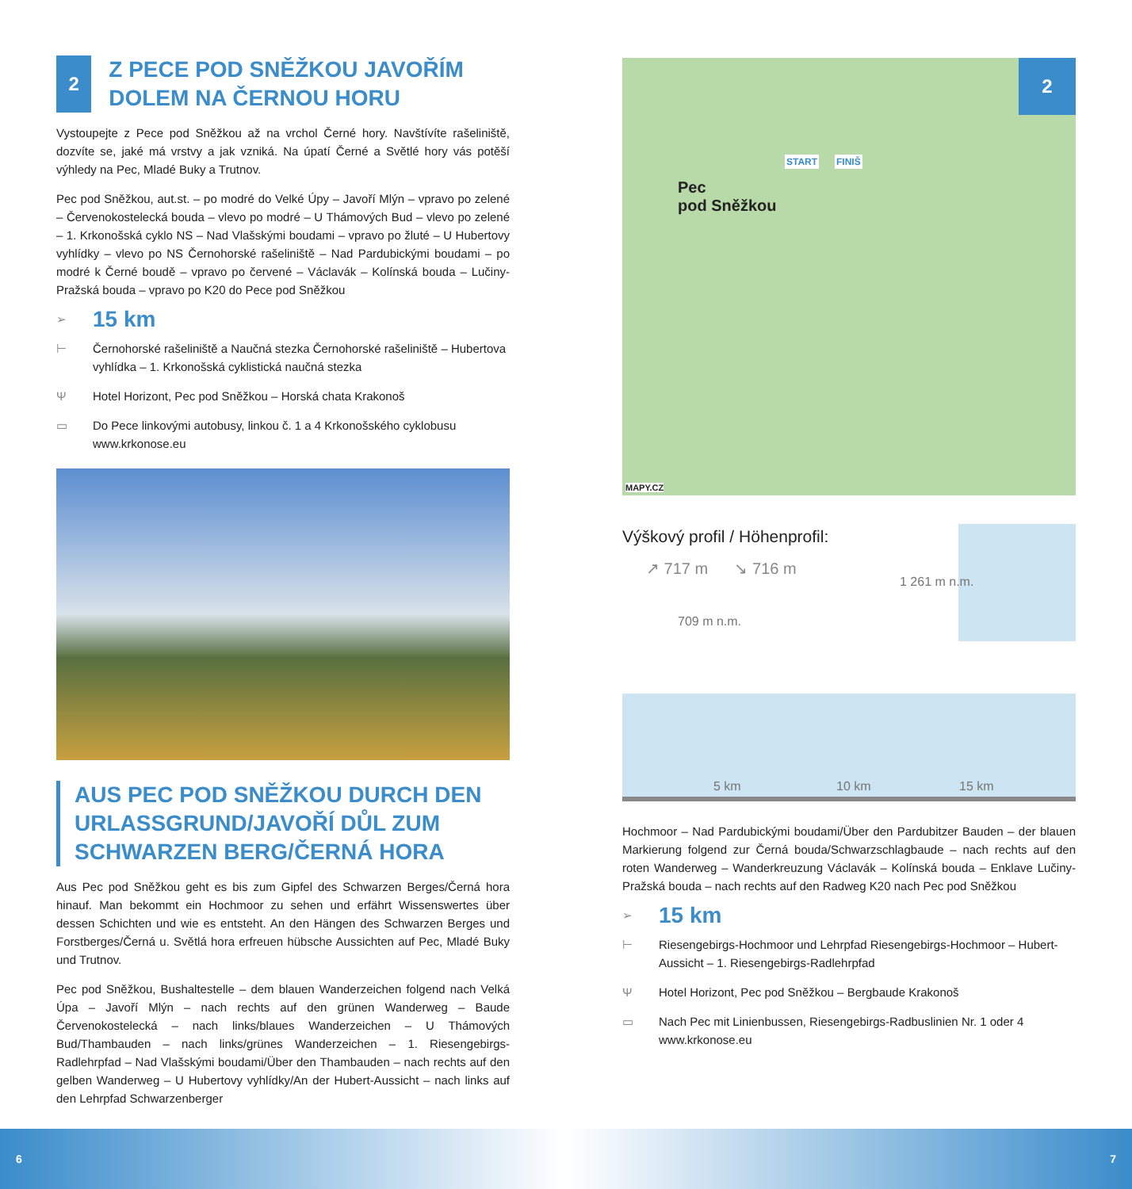2
Z PECE POD SNĚŽKOU JAVOŘÍM DOLEM NA ČERNOU HORU
Vystoupejte z Pece pod Sněžkou až na vrchol Černé hory. Navštívíte rašeliniště, dozvíte se, jaké má vrstvy a jak vzniká. Na úpatí Černé a Světlé hory vás potěší výhledy na Pec, Mladé Buky a Trutnov.
Pec pod Sněžkou, aut.st. – po modré do Velké Úpy – Javoří Mlýn – vpravo po zelené – Červenokostelecká bouda – vlevo po modré – U Thámových Bud – vlevo po zelené – 1. Krkonošská cyklo NS – Nad Vlašskými boudami – vpravo po žluté – U Hubertovy vyhlídky – vlevo po NS Černohorské rašeliniště – Nad Pardubickými boudami – po modré k Černé boudě – vpravo po červené – Václavák – Kolínská bouda – Lučiny-Pražská bouda – vpravo po K20 do Pece pod Sněžkou
➢ 15 km
⊢ Černohorské rašeliniště a Naučná stezka Černohorské rašeliniště – Hubertova vyhlídka – 1. Krkonošská cyklistická naučná stezka
Ψ Hotel Horizont, Pec pod Sněžkou – Horská chata Krakonoš
▭ Do Pece linkovými autobusy, linkou č. 1 a 4 Krkonošského cyklobusu www.krkonose.eu
AUS PEC POD SNĚŽKOU DURCH DEN URLASSGRUND/JAVOŘÍ DŮL ZUM SCHWARZEN BERG/ČERNÁ HORA
Aus Pec pod Sněžkou geht es bis zum Gipfel des Schwarzen Berges/Černá hora hinauf. Man bekommt ein Hochmoor zu sehen und erfährt Wissenswertes über dessen Schichten und wie es entsteht. An den Hängen des Schwarzen Berges und Forstberges/Černá u. Světlá hora erfreuen hübsche Aussichten auf Pec, Mladé Buky und Trutnov.
Pec pod Sněžkou, Bushaltestelle – dem blauen Wanderzeichen folgend nach Velká Úpa – Javoří Mlýn – nach rechts auf den grünen Wanderweg – Baude Červenokostelecká – nach links/blaues Wanderzeichen – U Thámových Bud/Thambauden – nach links/grünes Wanderzeichen – 1. Riesengebirgs-Radlehrpfad – Nad Vlašskými boudami/Über den Thambauden – nach rechts auf den gelben Wanderweg – U Hubertovy vyhlídky/An der Hubert-Aussicht – nach links auf den Lehrpfad Schwarzenberger
2
START FINIŠ
Pec
pod Sněžkou
MAPY.CZ
Výškový profil / Höhenprofil:
↗ 717 m ↘ 716 m
709 m n.m.
1 261 m n.m.
5 km 10 km 15 km
Hochmoor – Nad Pardubickými boudami/Über den Pardubitzer Bauden – der blauen Markierung folgend zur Černá bouda/Schwarzschlagbaude – nach rechts auf den roten Wanderweg – Wanderkreuzung Václavák – Kolínská bouda – Enklave Lučiny-Pražská bouda – nach rechts auf den Radweg K20 nach Pec pod Sněžkou
➢ 15 km
⊢ Riesengebirgs-Hochmoor und Lehrpfad Riesengebirgs-Hochmoor – Hubert-Aussicht – 1. Riesengebirgs-Radlehrpfad
Ψ Hotel Horizont, Pec pod Sněžkou – Bergbaude Krakonoš
▭ Nach Pec mit Linienbussen, Riesengebirgs-Radbuslinien Nr. 1 oder 4 www.krkonose.eu
6 7